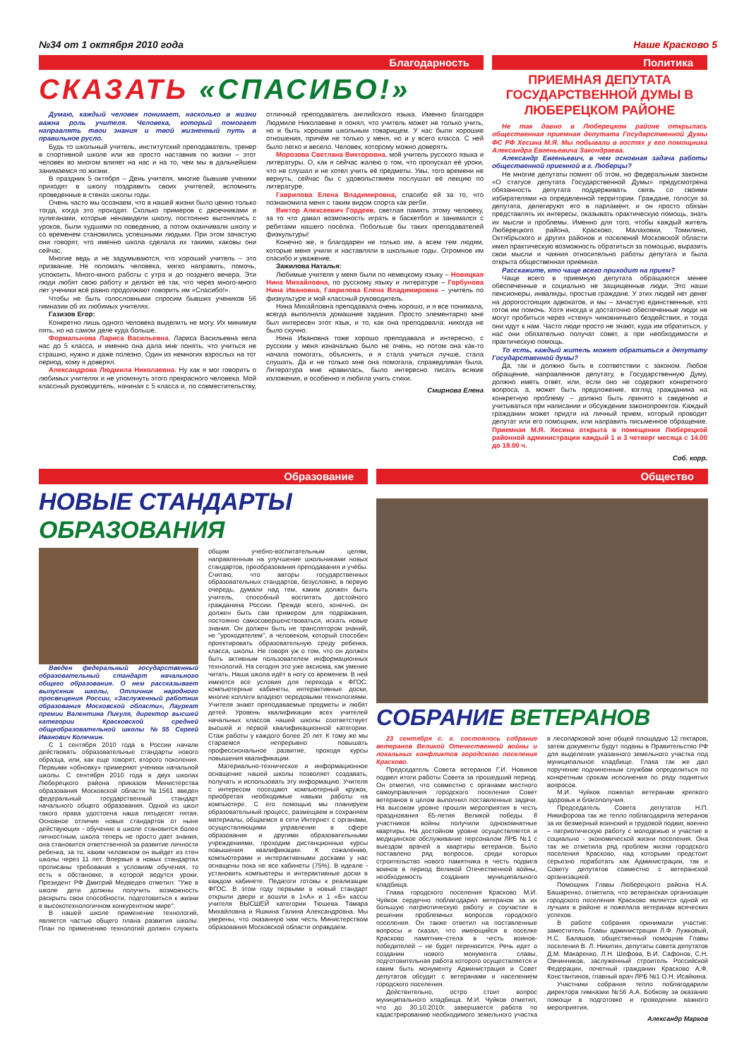№34 от 1 октября 2010 года Наше Красково 5
Благодарность
СКАЗАТЬ «СПАСИБО!»
Думаю, каждый человек понимает, насколько в жизни важна роль учителя. Человека, который помогает направлять твои знания и твой жизненный путь в правильное русло.
Будь то школьный учитель, институтский преподаватель, тренер в спортивной школе или же просто наставник по жизни – этот человек во многом влияет на нас и на то, чем мы в дальнейшем занимаемся по жизни.
В праздник 5 октября – День учителя, многие бывшие ученики приходят в школу поздравить своих учителей, вспомнить проведенные в стенах школы годы.
Очень часто мы осознаем, что в нашей жизни было ценно только тогда, когда это проходит. Сколько примеров с двоечниками и хулиганами, которые ненавидели школу, постоянно выгонялись с уроков, были худшими по поведению, а потом оканчивали школу и со временем становились успешными людьми. При этом зачастую они говорят, что именно школа сделала их такими, каковы они сейчас.
Многие ведь и не задумываются, что хороший учитель – это призвание. Не поломать человека, мягко направить, помочь, успокоить. Много-много работы с утра и до позднего вечера. Эти люди любят свою работу и делают её так, что через много-много лет ученики всё равно продолжают говорить им «Спасибо!».
Чтобы не быть голословными спросим бывших учеников 56 гимназии об их любимых учителях.
Газизов Егор:
Конкретно лишь одного человека выделить не могу. Их минимум пять, но на самом деле куда больше.
Формальнова Лариса Васильевна. Лариса Васильевна вела нас до 5 класса, и именно она дала мне понять, что учиться не страшно, нужно и даже полезно. Один из немногих взрослых на тот период, кому я доверял.
Александрова Людмила Николаевна. Ну как я мог говорить о любимых учителях и не упомянуть этого прекрасного человека. Мой классный руководитель, начиная с 5 класса и, по совместительству, отличный преподаватель английского языка. Именно благодаря Людмиле Николаевне я понял, что учитель может не только учить, но и быть хорошим школьным товарищем. У нас были хорошие отношения, причём не только у меня, но и у всего класса. С ней было легко и весело. Человек, которому можно доверять.
Морозова Светлана Викторовна, мой учитель русского языка и литературы. О, как я сейчас жалею о том, что пропускал её уроки, что не слушал и не хотел учить её предметы. Увы, того времени не вернуть, сейчас бы с удовольствием послушал её лекцию по литературе.
Гаврилова Елена Владимировна, спасибо ей за то, что познакомила меня с таким видом спорта как регби.
Виктор Алексеевич Гордеев, светлая память этому человеку, за то что давал возможность играть в баскетбол и занимался с ребятами нашего посёлка. Побольше бы таких преподавателей физкультуры!
Конечно же, я благодарен не только им, а всем тем людям, которые меня учили и наставляли в школьные годы. Огромное им спасибо и уважение.
Зажилова Наталья:
Любимые учителя у меня были по немецкому языку – Новицкая Нина Михайловна, по русскому языку и литературе – Горбунова Нина Ивановна, Гаврилова Елена Владимировна – учитель по физкультуре и мой классный руководитель.
Нина Михайловна преподавала очень хорошо, и я все понимала, всегда выполняла домашние задания. Просто элементарно мне был интересен этот язык, и то, как она преподавала: никогда не было скучно.
Нина Ивановна тоже хорошо преподавала и интересно, с русским у меня изначально было не очень, но потом она как-то начала помогать, объяснять, и я стала учиться лучше, стала слушать. Да и не только мне она помогала, справедливая была. Литература мне нравилась, было интересно писать всякие изложения, и особенно я любила учить стихи.
Смирнова Елена
Политика
ПРИЕМНАЯ ДЕПУТАТА ГОСУДАРСТВЕННОЙ ДУМЫ В ЛЮБЕРЕЦКОМ РАЙОНЕ
Не так давно в Люберецком районе открылась общественная приемная депутата Государственной Думы ФС РФ Хесина М.Я. Мы побывали в гостях у его помощника Александра Евгеньевича Закондраева.
Александр Евгеньевич, в чем основная задача работы общественной приемной в г. Люберцы?
Не многие депутаты помнят об этом, но федеральным законом «О статусе депутата Государственной Думы» предусмотрена обязанность депутата поддерживать связь со своими избирателями на определенной территории. Граждане, голосуя за депутата, делегируют его в парламент, и он просто обязан представлять их интересы, оказывать практическую помощь, знать их мысли и проблемы. Именно для того, чтобы каждый житель Люберецкого района, Красково, Малаховки, Томилино, Октябрьского и других районов и поселений Московской области имел практическую возможность обратиться за помощью, выразить свои мысли и чаяния относительно работы депутата и была открыта общественная приемная.
Расскажите, кто чаще всего приходит на прием?
Чаще всего в приемную депутата обращаются менее обеспеченные и социально не защищенные люди. Это наши пенсионеры, инвалиды, простые граждане. У этих людей нет денег на дорогостоящих адвокатов, и мы – зачастую единственные, кто готов им помочь. Хотя иногда и достаточно обеспеченные люди не могут пробиться через «стену» чиновничьего бездействия, и тогда они идут к нам. Часто люди просто не знают, куда им обратиться, у нас они обязательно получат совет, а при необходимости и практическую помощь.
То есть, каждый житель может обратиться к депутату Государственной думы?
Да, так и должно быть в соответствии с законом. Любое обращение, направленное депутату, в Государственную Думу, должно иметь ответ, или, если оно не содержит конкретного вопроса, а, может быть предложение, взгляд гражданина на конкретную проблему – должно быть принято к сведению и учитываться при написании и обсуждении законопроектов. Каждый гражданин может придти на личный прием, который проводит депутат или его помощник, или направить письменное обращение. Приемная М.Я. Хесина открыта в помещении Люберецкой районной администрации каждый 1 и 3 четверг месяца с 14.00 до 18.00 ч.
Соб. корр.
Образование
НОВЫЕ СТАНДАРТЫ ОБРАЗОВАНИЯ
Введен федеральный государственный образовательный стандарт начального общего образования. О нем рассказывает выпускник школы, Отличник народного просвещения России, «Заслуженный работник образования Московской области», Лауреат премии Валентина Пикуля, директор высшей категории Красковской средней общеобразовательной школы №55 Сергей Иванович Колечкин.
С 1 сентября 2010 года в России начали действовать образовательные стандарты нового образца, или, как еще говорят, второго поколения. Первыми «обновку» примеряют ученики начальной школы. С сентября 2010 года в двух школах Люберецкого района приказом Министерства образования Московской области №1561 введен федеральный государственный стандарт начального общего образования. Одной из школ такого права удостоена наша пятьдесят пятая. Основное отличие новых стандартов от ныне действующих - обучение в школе становится более личностным, школа теперь не просто дает знания, она становится ответственной за развитие личности ребенка, за то, каким человеком он выйдет из стен школы через 11 лет. Впервые в новых стандартах прописаны требования к условиям обучения, то есть к обстановке, в которой ведутся уроки. Президент РФ Дмитрий Медведев отметил: "Уже в школе дети должны получить возможность раскрыть свои способности, подготовиться к жизни в высокотехнологичном конкурентном мире".
В нашей школе применение технологий, является частью общего плана развития школы. План по применению технологий должен служить общим учебно-воспитательным целям, направленным на улучшение школьниками новых стандартов, преобразования преподавания и учёбы. Считаю, что авторы государственных образовательных стандартов, безусловно, в первую очередь, думали над тем, каким должен быть учитель, способный воспитать достойного гражданина России. Прежде всего, конечно, он должен быть сам примером для подражания, постоянно самосовершенствоваться, искать новые знания. Он должен быть не транслятором знаний, не "урокодателем", а человеком, который способен проектировать образовательную среду ребенка, класса, школы. Не говоря уж о том, что он должен быть активным пользователем информационных технологий. На сегодня это уже аксиома, как умение читать. Наша школа идёт в ногу со временем. В ней имеются все условия для перехода к ФГОС: компьютерные кабинеты, интерактивные доски, многие коллеги владеют передовыми технологиями. Учителя знают преподаваемые предметы и любят детей. Уровень квалификации всех учителей начальных классов нашей школы соответствует высшей и первой квалификационной категории. Стаж работы у каждого более 20 лет. К тому же мы стараемся непрерывно повышать профессиональное развитие, проходя курсы повышения квалификации.
Материально-техническое и информационное оснащение нашей школы позволяет создавать, получать и использовать эту информацию. Учителя с интересом посещают компьютерный кружок, приобретая необходимые навыки работы на компьютере. С его помощью мы планируем образовательный процесс, размещаем и сохраняем материалы, общаемся в сети Интернет с органами, осуществляющими управление в сфере образования и другими образовательными учреждениями, проходим дистанционные курсы повышения квалификации. К сожалению, компьютерами и интерактивными досками у нас оснащены пока не все кабинеты (75%). В идеале - установить компьютеры и интерактивные доски в каждом кабинете. Педагоги готовы к реализации ФГОС. В этом году первыми в новый стандарт открыли двери и вошли в 1«А» и 1 «Б» кассы учителя ВЫСШЕЙ категории Тюшева Тамара Михайловна и Яшкина Галина Александровна. Мы уверены, что оказанную нам честь Министерством образования Московской области оправдаем.
Общество
СОБРАНИЕ ВЕТЕРАНОВ
23 сентября с. г. состоялось собрание ветеранов Великой Отечественной войны и локальных конфликтов городского поселения Красково.
Председатель Совета ветеранов Г.И. Новиков подвел итоги работы Совета за прошедший период. Он отметил, что совместно с органами местного самоуправления городского поселения Совет ветеранов в целом выполнил поставленные задачи. На высоком уровне прошли мероприятия в честь празднования 65-летия Великой победы. 8 участников войны получили однокомнатные квартиры. На достойном уровне осуществляется и медицинское обслуживание персоналом ЛРБ №1 с выездом врачей в квартиры ветеранов. Было поставлено ряд вопросов, среди которых строительство нового памятника в честь подвига воинов в период Великой Отечественной войны, необходимость создания муниципального кладбища.
Глава городского поселения Красково М.И. Чуйков сердечно поблагодарил ветеранов за их большую патриотическую работу и соучастие в решении проблемных вопросов городского поселения. Он также ответил на поставленные вопросы и сказал, что имеющийся в поселке Красково памятник–стела в честь воинов-победителей – не будет переносится. Речь идет о создании нового монумента славы, подготовительная работа которого осуществляется и каким быть монументу Администрация и Совет депутатов обсудит с ветеранами и населением городского поселения.
Действительно, остро стоит вопрос муниципального кладбища. М.И. Чуйков отметил, что до 30.10.2010г. завершается работа по кадастрированию необходимого земельного участка в лесопарковой зоне общей площадью 12 гектаров, затем документы будут поданы в Правительство РФ для выделения указанного земельного участка под муниципальное кладбище. Глава так же дал поручение подчиненным службам определиться по конкретным срокам исполнения по ряду поднятых вопросов.
М.И. Чуйков пожелал ветеранам крепкого здоровья и благополучия.
Председатель Совета депутатов Н.П. Никифорова так же тепло поблагодарила ветеранов за их безмерный воинский и трудовой подвиг, военно – патриотическую работу с молодежью и участие в социально - экономической жизни поселения. Она так же отметила ряд проблем жизни городского поселения Красково, над которыми предстоит серьезно поработать как Администрации, так и Совету депутатов совместно с ветеранской организацией.
Помощник Главы Люберецкого района Н.А. Башаренко, отметила, что ветеранская организация городского поселения Красково является одной из лучших в районе и пожелала ветеранам всяческих успехов.
В работе собрания принимали участие: заместитель Главы администрации Л.Ф. Лужковый, Н.С. Балашов, общественный помощник Главы поселения В. Л. Никитин, депутаты совета депутатов Д.М. Макаренко, Л.Н. Шефова, В.И. Сафонов, С.Н. Овчинников, заслуженный строитель Российской Федерации, почетный гражданин Красково А.Ф. Константинов, главный врач ЛРБ №1 О.Н. Исайкина.
Участники собрания тепло поблагодарили директора гимназии №56 А.А. Бобкову за оказание помощи в подготовке и проведении важного мероприятия.
Александр Марков